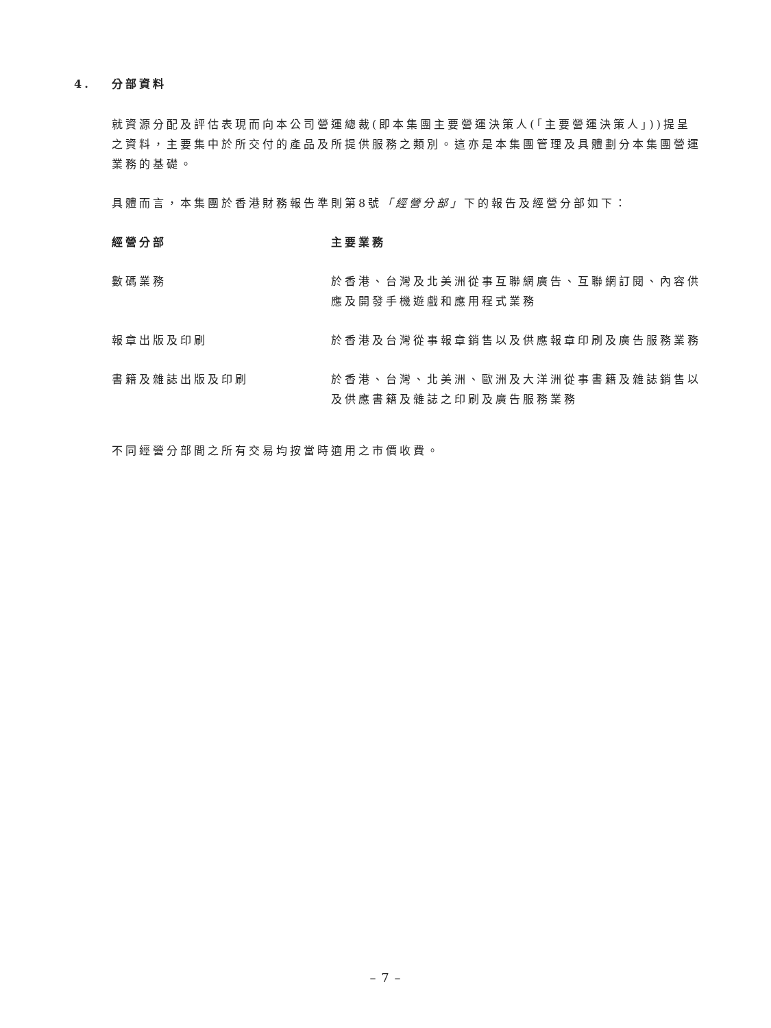4. 分部資料
就資源分配及評估表現而向本公司營運總裁(即本集團主要營運決策人(「主要營運決策人」))提呈之資料，主要集中於所交付的產品及所提供服務之類別。這亦是本集團管理及具體劃分本集團營運業務的基礎。
具體而言，本集團於香港財務報告準則第8號「經營分部」下的報告及經營分部如下：
| 經營分部 | 主要業務 |
| --- | --- |
| 數碼業務 | 於香港、台灣及北美洲從事互聯網廣告、互聯網訂閱、內容供應及開發手機遊戲和應用程式業務 |
| 報章出版及印刷 | 於香港及台灣從事報章銷售以及供應報章印刷及廣告服務業務 |
| 書籍及雜誌出版及印刷 | 於香港、台灣、北美洲、歐洲及大洋洲從事書籍及雜誌銷售以及供應書籍及雜誌之印刷及廣告服務業務 |
不同經營分部間之所有交易均按當時適用之市價收費。
– 7 –